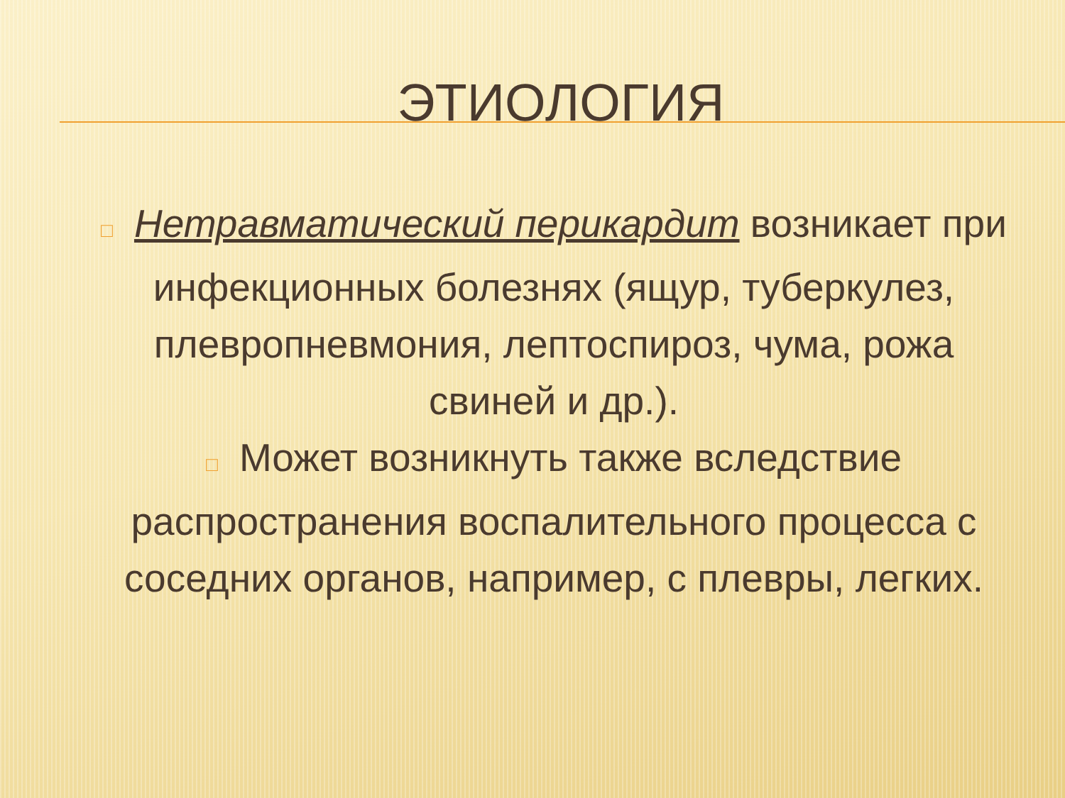ЭТИОЛОГИЯ
□ Нетравматический перикардит возникает при инфекционных болезнях (ящур, туберкулез, плевропневмония, лептоспироз, чума, рожа свиней и др.).
□ Может возникнуть также вследствие распространения воспалительного процесса с соседних органов, например, с плевры, легких.